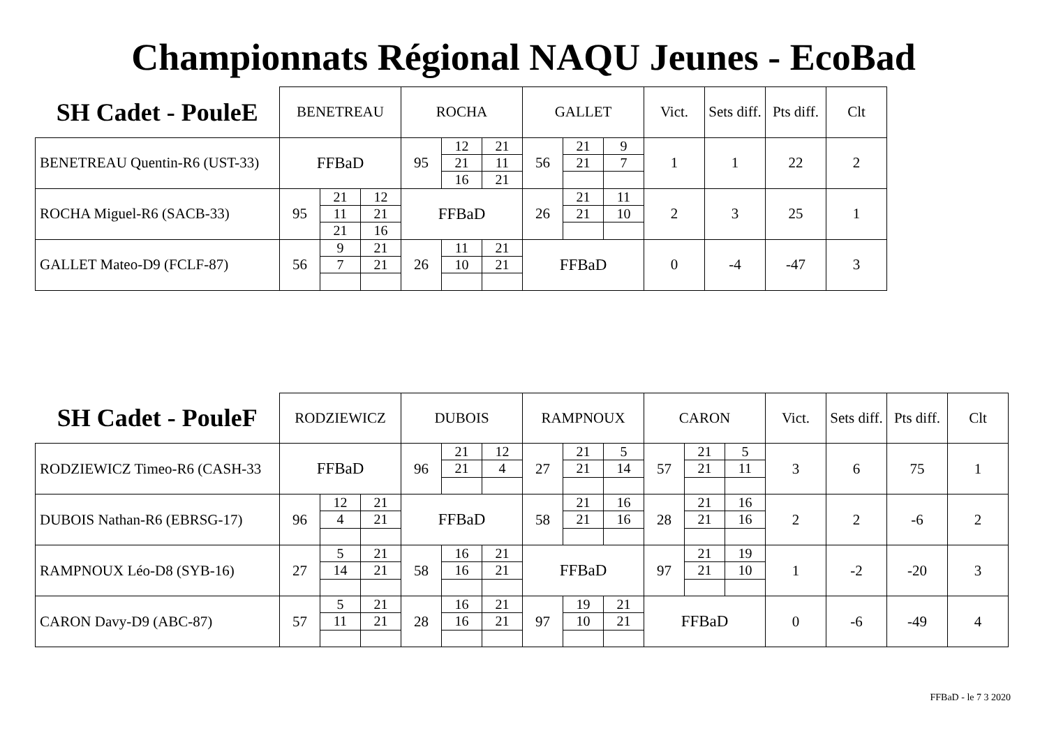Championnats Régional NAQU Jeunes - EcoBad
| SH Cadet - PouleE | BENETREAU | | | ROCHA | | | GALLET | | | Vict. | Sets diff. | Pts diff. | Clt |
| --- | --- | --- | --- | --- | --- | --- | --- | --- | --- | --- | --- | --- | --- |
| BENETREAU Quentin-R6 (UST-33) | FFBaD | | | 95 | 12 | 21 | 56 | 21 | 9 | 1 | 1 | 22 | 2 |
| | | | | | 21 | 11 | | 21 | 7 | | | | |
| | | | | | 16 | 21 | | | | | | | |
| ROCHA Miguel-R6 (SACB-33) | 95 | 21 | 12 | FFBaD | | | 26 | 21 | 11 | 2 | 3 | 25 | 1 |
| | | 11 | 21 | | | | | 21 | 10 | | | | |
| | | 21 | 16 | | | | | | | | | | |
| GALLET Mateo-D9 (FCLF-87) | 56 | 9 | 21 | 26 | 11 | 21 | FFBaD | | | 0 | -4 | -47 | 3 |
| | | 7 | 21 | | 10 | 21 | | | | | | | |
| SH Cadet - PouleF | RODZIEWICZ | | | DUBOIS | | | RAMPNOUX | | | CARON | | | Vict. | Sets diff. | Pts diff. | Clt |
| --- | --- | --- | --- | --- | --- | --- | --- | --- | --- | --- | --- | --- | --- | --- | --- | --- |
| RODZIEWICZ Timeo-R6 (CASH-33 | FFBaD | | | 96 | 21 | 12 | 27 | 21 | 5 | 57 | 21 | 5 | 3 | 6 | 75 | 1 |
| | | | | | 21 | 4 | | 21 | 14 | | 21 | 11 | | | | |
| DUBOIS Nathan-R6 (EBRSG-17) | 96 | 12 | 21 | FFBaD | | | 58 | 21 | 16 | 28 | 21 | 16 | 2 | 2 | -6 | 2 |
| | | 4 | 21 | | | | | 21 | 16 | | 21 | 16 | | | | |
| RAMPNOUX Léo-D8 (SYB-16) | 27 | 5 | 21 | 58 | 16 | 21 | FFBaD | | | 97 | 21 | 19 | 1 | -2 | -20 | 3 |
| | | 14 | 21 | | 16 | 21 | | | | | 21 | 10 | | | | |
| CARON Davy-D9 (ABC-87) | 57 | 5 | 21 | 28 | 16 | 21 | 97 | 19 | 21 | FFBaD | | | 0 | -6 | -49 | 4 |
| | | 11 | 21 | | 16 | 21 | | 10 | 21 | | | | | | | |
FFBaD - le 7 3 2020